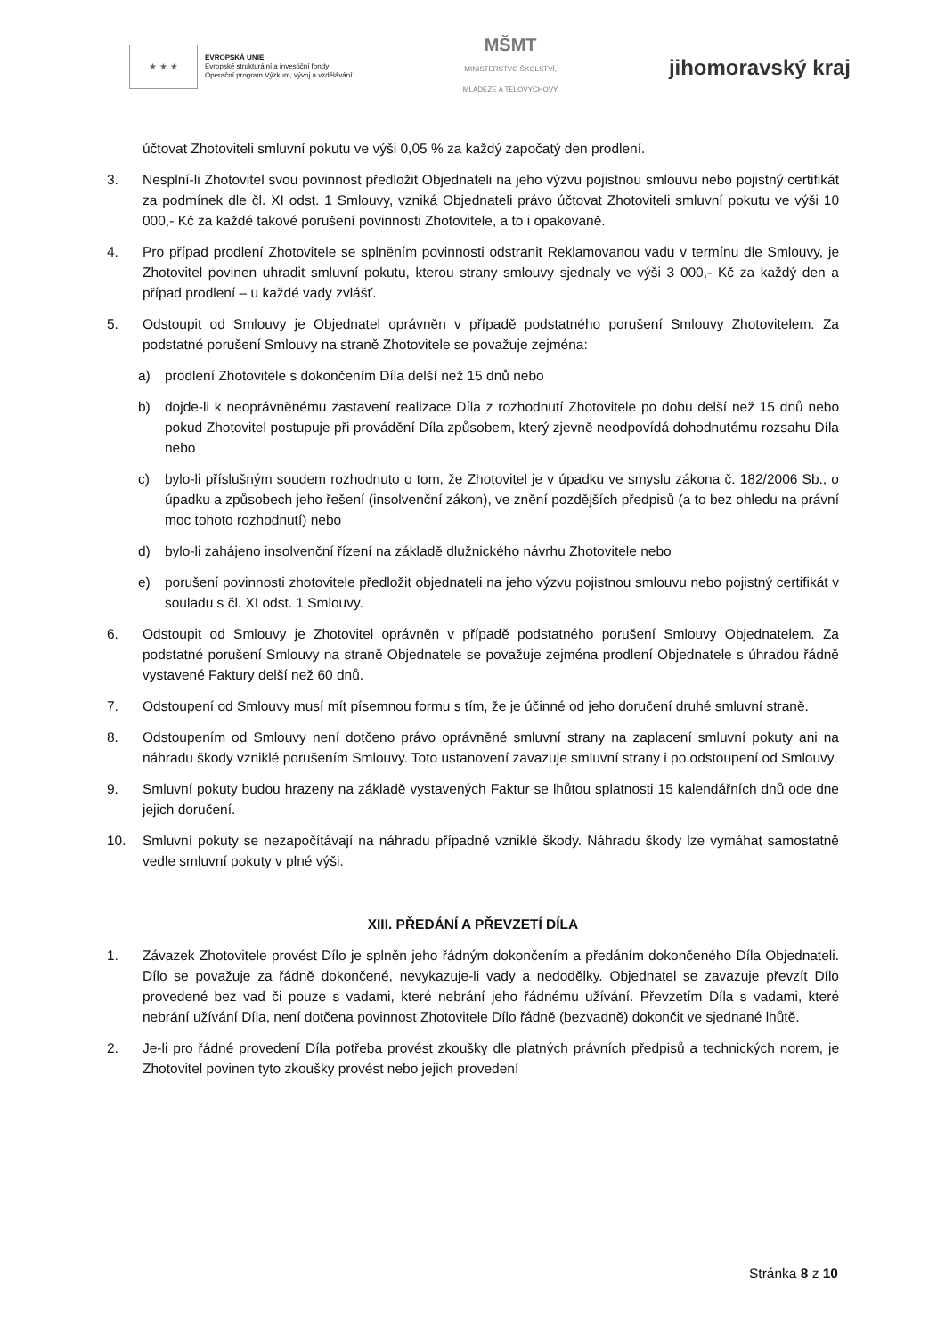★ ★ ★
EVROPSKÁ UNIE
Evropské strukturální a investiční fondy
Operační program Výzkum, vývoj a vzdělávání
MŠMT
MINISTERSTVO ŠKOLSTVÍ,
MLÁDEŽE A TĚLOVÝCHOVY
jihomoravský kraj
účtovat Zhotoviteli smluvní pokutu ve výši 0,05 % za každý započatý den prodlení.
3. Nesplní-li Zhotovitel svou povinnost předložit Objednateli na jeho výzvu pojistnou smlouvu nebo pojistný certifikát za podmínek dle čl. XI odst. 1 Smlouvy, vzniká Objednateli právo účtovat Zhotoviteli smluvní pokutu ve výši 10 000,- Kč za každé takové porušení povinnosti Zhotovitele, a to i opakovaně.
4. Pro případ prodlení Zhotovitele se splněním povinnosti odstranit Reklamovanou vadu v termínu dle Smlouvy, je Zhotovitel povinen uhradit smluvní pokutu, kterou strany smlouvy sjednaly ve výši 3 000,- Kč za každý den a případ prodlení – u každé vady zvlášť.
5. Odstoupit od Smlouvy je Objednatel oprávněn v případě podstatného porušení Smlouvy Zhotovitelem. Za podstatné porušení Smlouvy na straně Zhotovitele se považuje zejména:
a) prodlení Zhotovitele s dokončením Díla delší než 15 dnů nebo
b) dojde-li k neoprávněnému zastavení realizace Díla z rozhodnutí Zhotovitele po dobu delší než 15 dnů nebo pokud Zhotovitel postupuje při provádění Díla způsobem, který zjevně neodpovídá dohodnutému rozsahu Díla nebo
c) bylo-li příslušným soudem rozhodnuto o tom, že Zhotovitel je v úpadku ve smyslu zákona č. 182/2006 Sb., o úpadku a způsobech jeho řešení (insolvenční zákon), ve znění pozdějších předpisů (a to bez ohledu na právní moc tohoto rozhodnutí) nebo
d) bylo-li zahájeno insolvenční řízení na základě dlužnického návrhu Zhotovitele nebo
e) porušení povinnosti zhotovitele předložit objednateli na jeho výzvu pojistnou smlouvu nebo pojistný certifikát v souladu s čl. XI odst. 1 Smlouvy.
6. Odstoupit od Smlouvy je Zhotovitel oprávněn v případě podstatného porušení Smlouvy Objednatelem. Za podstatné porušení Smlouvy na straně Objednatele se považuje zejména prodlení Objednatele s úhradou řádně vystavené Faktury delší než 60 dnů.
7. Odstoupení od Smlouvy musí mít písemnou formu s tím, že je účinné od jeho doručení druhé smluvní straně.
8. Odstoupením od Smlouvy není dotčeno právo oprávněné smluvní strany na zaplacení smluvní pokuty ani na náhradu škody vzniklé porušením Smlouvy. Toto ustanovení zavazuje smluvní strany i po odstoupení od Smlouvy.
9. Smluvní pokuty budou hrazeny na základě vystavených Faktur se lhůtou splatnosti 15 kalendářních dnů ode dne jejich doručení.
10. Smluvní pokuty se nezapočítávají na náhradu případně vzniklé škody. Náhradu škody lze vymáhat samostatně vedle smluvní pokuty v plné výši.
XIII. PŘEDÁNÍ A PŘEVZETÍ DÍLA
1. Závazek Zhotovitele provést Dílo je splněn jeho řádným dokončením a předáním dokončeného Díla Objednateli. Dílo se považuje za řádně dokončené, nevykazuje-li vady a nedodělky. Objednatel se zavazuje převzít Dílo provedené bez vad či pouze s vadami, které nebrání jeho řádnému užívání. Převzetím Díla s vadami, které nebrání užívání Díla, není dotčena povinnost Zhotovitele Dílo řádně (bezvadně) dokončit ve sjednané lhůtě.
2. Je-li pro řádné provedení Díla potřeba provést zkoušky dle platných právních předpisů a technických norem, je Zhotovitel povinen tyto zkoušky provést nebo jejich provedení
Stránka 8 z 10